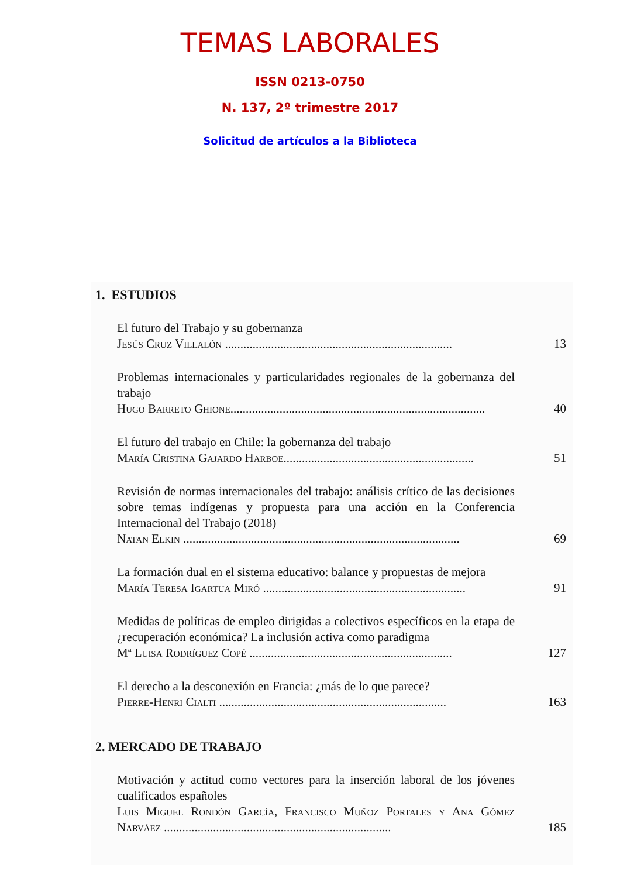TEMAS LABORALES
ISSN 0213-0750
N. 137, 2º trimestre 2017
Solicitud de artículos a la Biblioteca
1. ESTUDIOS
El futuro del Trabajo y su gobernanza
Jesús Cruz Villalón ..........................................................................
13
Problemas internacionales y particularidades regionales de la gobernanza del trabajo
Hugo Barreto Ghione...................................................................................
40
El futuro del trabajo en Chile: la gobernanza del trabajo
María Cristina Gajardo Harboe..............................................................
51
Revisión de normas internacionales del trabajo: análisis crítico de las decisiones sobre temas indígenas y propuesta para una acción en la Conferencia Internacional del Trabajo (2018)
Natan Elkin ..........................................................................................
69
La formación dual en el sistema educativo: balance y propuestas de mejora
María Teresa Igartua Miró ..................................................................
91
Medidas de políticas de empleo dirigidas a colectivos específicos en la etapa de ¿recuperación económica? La inclusión activa como paradigma
Mª Luisa Rodríguez Copé ..................................................................
127
El derecho a la desconexión en Francia: ¿más de lo que parece?
Pierre-Henri Cialti ..........................................................................
163
2. MERCADO DE TRABAJO
Motivación y actitud como vectores para la inserción laboral de los jóvenes cualificados españoles
Luis Miguel Rondón García, Francisco Muñoz Portales y Ana Gómez Narváez ..........................................................................
185